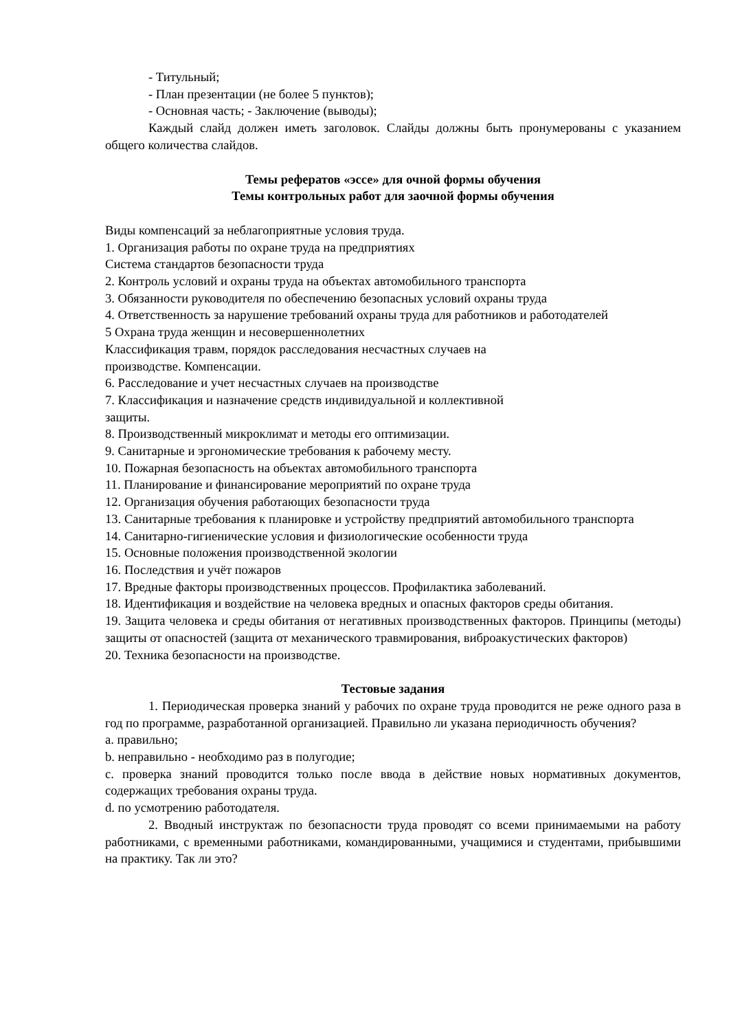- Титульный;
- План презентации (не более 5 пунктов);
- Основная часть; - Заключение (выводы);
Каждый слайд должен иметь заголовок. Слайды должны быть пронумерованы с указанием общего количества слайдов.
Темы рефератов «эссе» для очной формы обучения
Темы контрольных работ для заочной формы обучения
Виды компенсаций за неблагоприятные условия труда.
1. Организация работы по охране труда на предприятиях
Система стандартов безопасности труда
2. Контроль условий и охраны труда на объектах автомобильного транспорта
3. Обязанности руководителя по обеспечению безопасных условий охраны труда
4. Ответственность за нарушение требований охраны труда для работников и работодателей
5 Охрана труда женщин и несовершеннолетних
Классификация травм, порядок расследования несчастных случаев на
производстве. Компенсации.
6. Расследование и учет несчастных случаев на производстве
7. Классификация и назначение средств индивидуальной и коллективной
защиты.
8. Производственный микроклимат и методы его оптимизации.
9. Санитарные и эргономические требования к рабочему месту.
10. Пожарная безопасность на объектах автомобильного транспорта
11. Планирование и финансирование мероприятий по охране труда
12. Организация обучения работающих безопасности труда
13. Санитарные требования к планировке и устройству предприятий автомобильного транспорта
14. Санитарно-гигиенические условия и физиологические особенности труда
15. Основные положения производственной экологии
16. Последствия и учёт пожаров
17. Вредные факторы производственных процессов. Профилактика заболеваний.
18. Идентификация и воздействие на человека вредных и опасных факторов среды обитания.
19. Защита человека и среды обитания от негативных производственных факторов. Принципы (методы) защиты от опасностей (защита от механического травмирования, виброакустических факторов)
20. Техника безопасности на производстве.
Тестовые задания
1. Периодическая проверка знаний у рабочих по охране труда проводится не реже одного раза в год по программе, разработанной организацией. Правильно ли указана периодичность обучения?
a. правильно;
b. неправильно - необходимо раз в полугодие;
c. проверка знаний проводится только после ввода в действие новых нормативных документов, содержащих требования охраны труда.
d. по усмотрению работодателя.
2. Вводный инструктаж по безопасности труда проводят со всеми принимаемыми на работу работниками, с временными работниками, командированными, учащимися и студентами, прибывшими на практику. Так ли это?